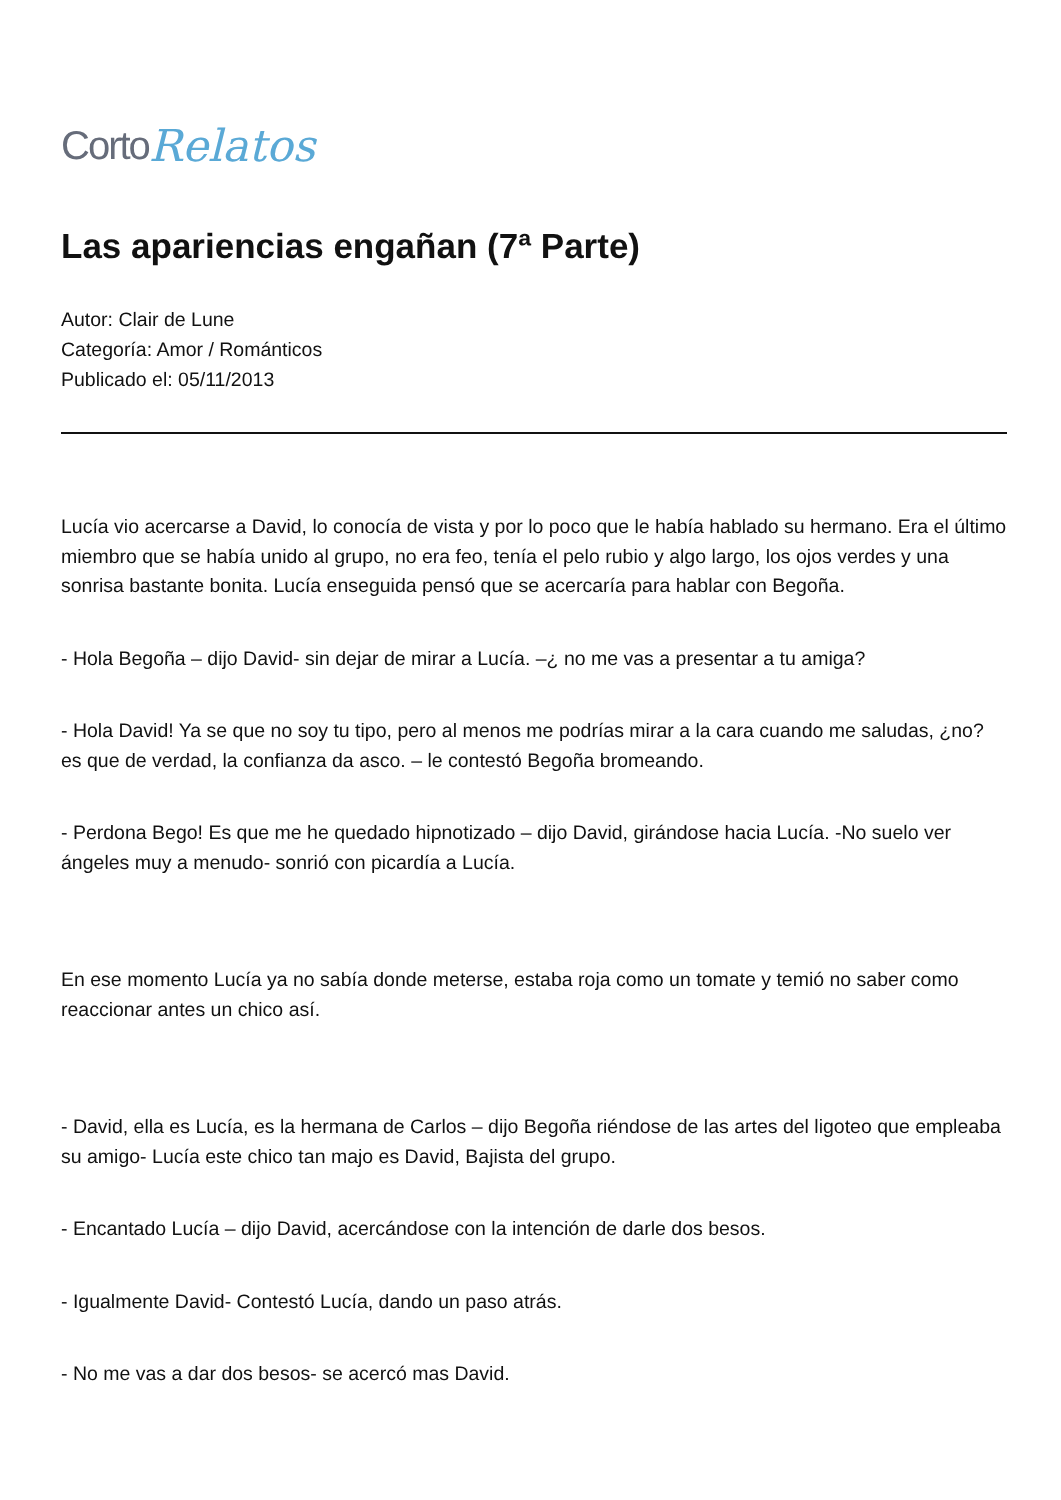Corto Relatos
Las apariencias engañan (7ª Parte)
Autor: Clair de Lune
Categoría: Amor / Románticos
Publicado el: 05/11/2013
Lucía vio acercarse a David, lo conocía de vista y por lo poco que le había hablado su hermano. Era el último miembro que se había unido al grupo, no era feo, tenía el pelo rubio y algo largo, los ojos verdes y una sonrisa bastante bonita. Lucía enseguida pensó que se acercaría para hablar con Begoña.
- Hola Begoña – dijo David- sin dejar de mirar a Lucía. –¿ no me vas a presentar a tu amiga?
- Hola David! Ya se que no soy tu tipo, pero al menos me podrías mirar a la cara cuando me saludas, ¿no? es que de verdad, la confianza da asco. – le contestó Begoña bromeando.
- Perdona Bego! Es que me he quedado hipnotizado – dijo David, girándose hacia Lucía. -No suelo ver ángeles muy a menudo- sonrió con picardía a Lucía.
En ese momento Lucía ya no sabía donde meterse, estaba roja como un tomate y temió no saber como reaccionar antes un chico así.
- David, ella es Lucía, es la hermana de Carlos – dijo Begoña riéndose de las artes del ligoteo que empleaba su amigo- Lucía este chico tan majo es David, Bajista del grupo.
- Encantado Lucía – dijo David, acercándose con la intención de darle dos besos.
- Igualmente David- Contestó Lucía, dando un paso atrás.
- No me vas a dar dos besos- se acercó mas David.